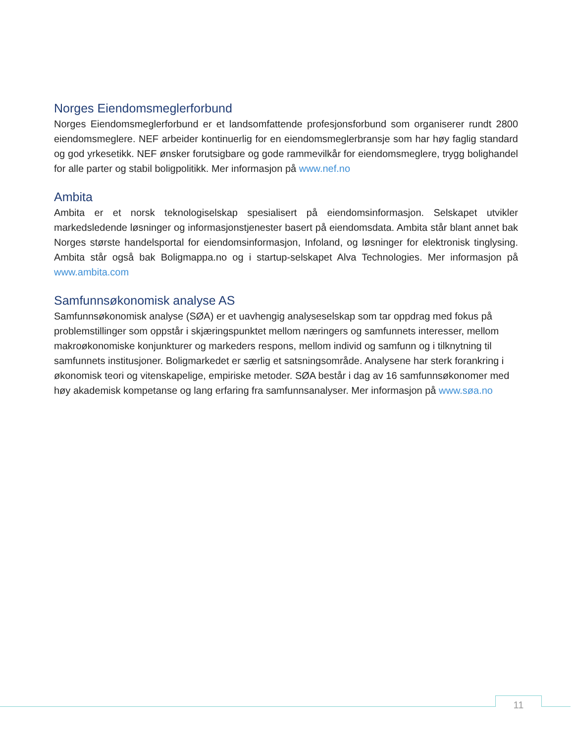Norges Eiendomsmeglerforbund
Norges Eiendomsmeglerforbund er et landsomfattende profesjonsforbund som organiserer rundt 2800 eiendomsmeglere. NEF arbeider kontinuerlig for en eiendomsmeglerbransje som har høy faglig standard og god yrkesetikk. NEF ønsker forutsigbare og gode rammevilkår for eiendomsmeglere, trygg bolighandel for alle parter og stabil boligpolitikk. Mer informasjon på www.nef.no
Ambita
Ambita er et norsk teknologiselskap spesialisert på eiendomsinformasjon. Selskapet utvikler markedsledende løsninger og informasjonstjenester basert på eiendomsdata. Ambita står blant annet bak Norges største handelsportal for eiendomsinformasjon, Infoland, og løsninger for elektronisk tinglysing. Ambita står også bak Boligmappa.no og i startup-selskapet Alva Technologies. Mer informasjon på www.ambita.com
Samfunnsøkonomisk analyse AS
Samfunnsøkonomisk analyse (SØA) er et uavhengig analyseselskap som tar oppdrag med fokus på problemstillinger som oppstår i skjæringspunktet mellom næringers og samfunnets interesser, mellom makroøkonomiske konjunkturer og markeders respons, mellom individ og samfunn og i tilknytning til samfunnets institusjoner. Boligmarkedet er særlig et satsningsområde. Analysene har sterk forankring i økonomisk teori og vitenskapelige, empiriske metoder. SØA består i dag av 16 samfunnsøkonomer med høy akademisk kompetanse og lang erfaring fra samfunnsanalyser. Mer informasjon på www.søa.no
11